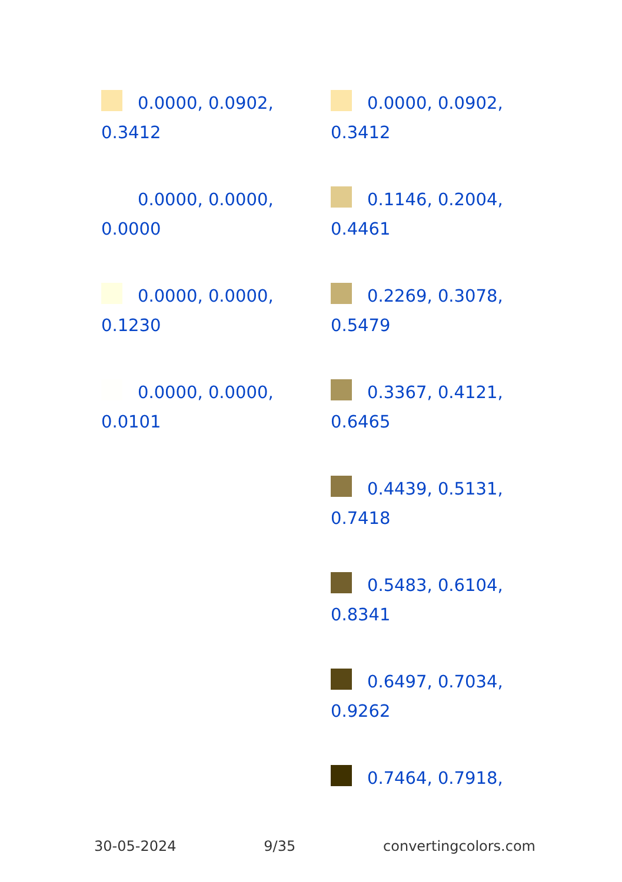0.0000, 0.0902, 0.3412
0.0000, 0.0000, 0.0000
0.0000, 0.0000, 0.1230
0.0000, 0.0000, 0.0101
0.0000, 0.0902, 0.3412
0.1146, 0.2004, 0.4461
0.2269, 0.3078, 0.5479
0.3367, 0.4121, 0.6465
0.4439, 0.5131, 0.7418
0.5483, 0.6104, 0.8341
0.6497, 0.7034, 0.9262
0.7464, 0.7918,
30-05-2024 9/35 convertingcolors.com